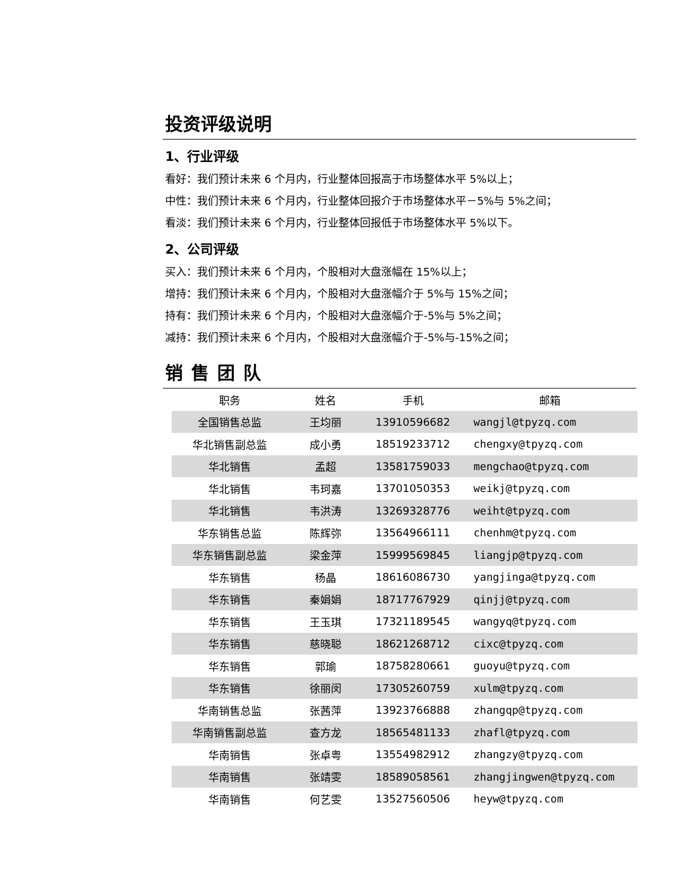投资评级说明
1、行业评级
看好：我们预计未来 6 个月内，行业整体回报高于市场整体水平 5%以上；
中性：我们预计未来 6 个月内，行业整体回报介于市场整体水平－5%与 5%之间；
看淡：我们预计未来 6 个月内，行业整体回报低于市场整体水平 5%以下。
2、公司评级
买入：我们预计未来 6 个月内，个股相对大盘涨幅在 15%以上；
增持：我们预计未来 6 个月内，个股相对大盘涨幅介于 5%与 15%之间；
持有：我们预计未来 6 个月内，个股相对大盘涨幅介于-5%与 5%之间；
减持：我们预计未来 6 个月内，个股相对大盘涨幅介于-5%与-15%之间；
销售团队
| 职务 | 姓名 | 手机 | 邮箱 |
| --- | --- | --- | --- |
| 全国销售总监 | 王均丽 | 13910596682 | wangjl@tpyzq.com |
| 华北销售副总监 | 成小勇 | 18519233712 | chengxy@tpyzq.com |
| 华北销售 | 孟超 | 13581759033 | mengchao@tpyzq.com |
| 华北销售 | 韦珂嘉 | 13701050353 | weikj@tpyzq.com |
| 华北销售 | 韦洪涛 | 13269328776 | weiht@tpyzq.com |
| 华东销售总监 | 陈辉弥 | 13564966111 | chenhm@tpyzq.com |
| 华东销售副总监 | 梁金萍 | 15999569845 | liangjp@tpyzq.com |
| 华东销售 | 杨晶 | 18616086730 | yangjinga@tpyzq.com |
| 华东销售 | 秦娟娟 | 18717767929 | qinjj@tpyzq.com |
| 华东销售 | 王玉琪 | 17321189545 | wangyq@tpyzq.com |
| 华东销售 | 慈晓聪 | 18621268712 | cixc@tpyzq.com |
| 华东销售 | 郭瑜 | 18758280661 | guoyu@tpyzq.com |
| 华东销售 | 徐丽闵 | 17305260759 | xulm@tpyzq.com |
| 华南销售总监 | 张茜萍 | 13923766888 | zhangqp@tpyzq.com |
| 华南销售副总监 | 查方龙 | 18565481133 | zhafl@tpyzq.com |
| 华南销售 | 张卓粤 | 13554982912 | zhangzy@tpyzq.com |
| 华南销售 | 张靖雯 | 18589058561 | zhangjingwen@tpyzq.com |
| 华南销售 | 何艺雯 | 13527560506 | heyw@tpyzq.com |